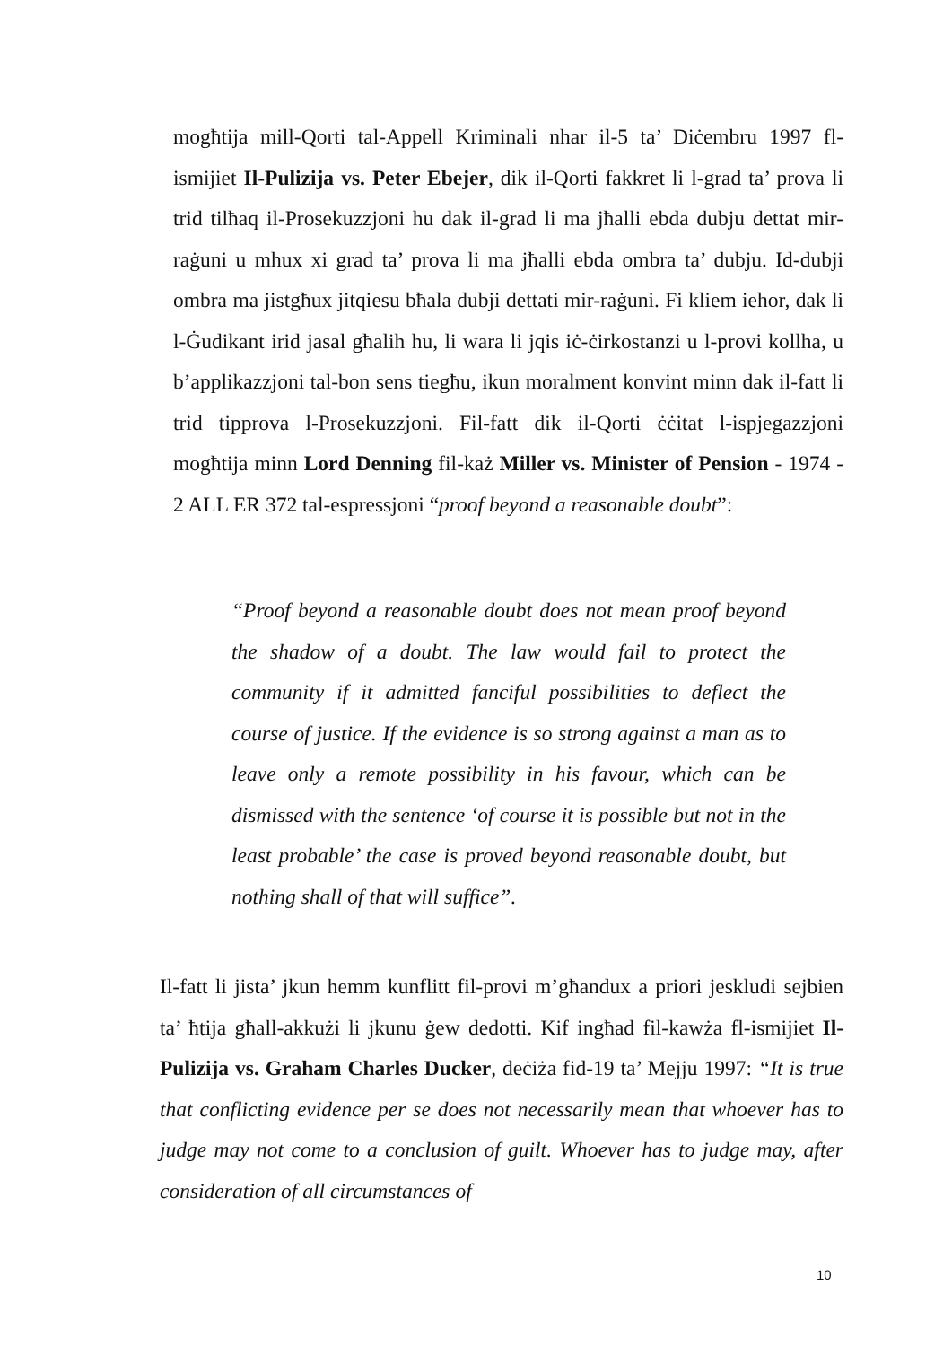mogħtija mill-Qorti tal-Appell Kriminali nhar il-5 ta’ Diċembru 1997 fl-ismijiet Il-Pulizija vs. Peter Ebejer, dik il-Qorti fakkret li l-grad ta’ prova li trid tilħaq il-Prosekuzzjoni hu dak il-grad li ma jħalli ebda dubju dettat mir-raġuni u mhux xi grad ta’ prova li ma jħalli ebda ombra ta’ dubju. Id-dubji ombra ma jistgħux jitqiesu bħala dubji dettati mir-raġuni. Fi kliem iehor, dak li l-Ġudikant irid jasal għalih hu, li wara li jqis iċ-ċirkostanzi u l-provi kollha, u b’applikazzjoni tal-bon sens tiegħu, ikun moralment konvint minn dak il-fatt li trid tipprova l-Prosekuzzjoni. Fil-fatt dik il-Qorti ċċitat l-ispjegazzjoni mogħtija minn Lord Denning fil-każ Miller vs. Minister of Pension - 1974 - 2 ALL ER 372 tal-espressjoni “proof beyond a reasonable doubt”:
“Proof beyond a reasonable doubt does not mean proof beyond the shadow of a doubt. The law would fail to protect the community if it admitted fanciful possibilities to deflect the course of justice. If the evidence is so strong against a man as to leave only a remote possibility in his favour, which can be dismissed with the sentence ‘of course it is possible but not in the least probable’ the case is proved beyond reasonable doubt, but nothing shall of that will suffice”.
Il-fatt li jista’ jkun hemm kunflitt fil-provi m’għandux a priori jeskludi sejbien ta’ ħtija għall-akkużi li jkunu ġew dedotti. Kif ingħad fil-kawża fl-ismijiet Il-Pulizija vs. Graham Charles Ducker, deċiża fid-19 ta’ Mejju 1997: “It is true that conflicting evidence per se does not necessarily mean that whoever has to judge may not come to a conclusion of guilt. Whoever has to judge may, after consideration of all circumstances of
10